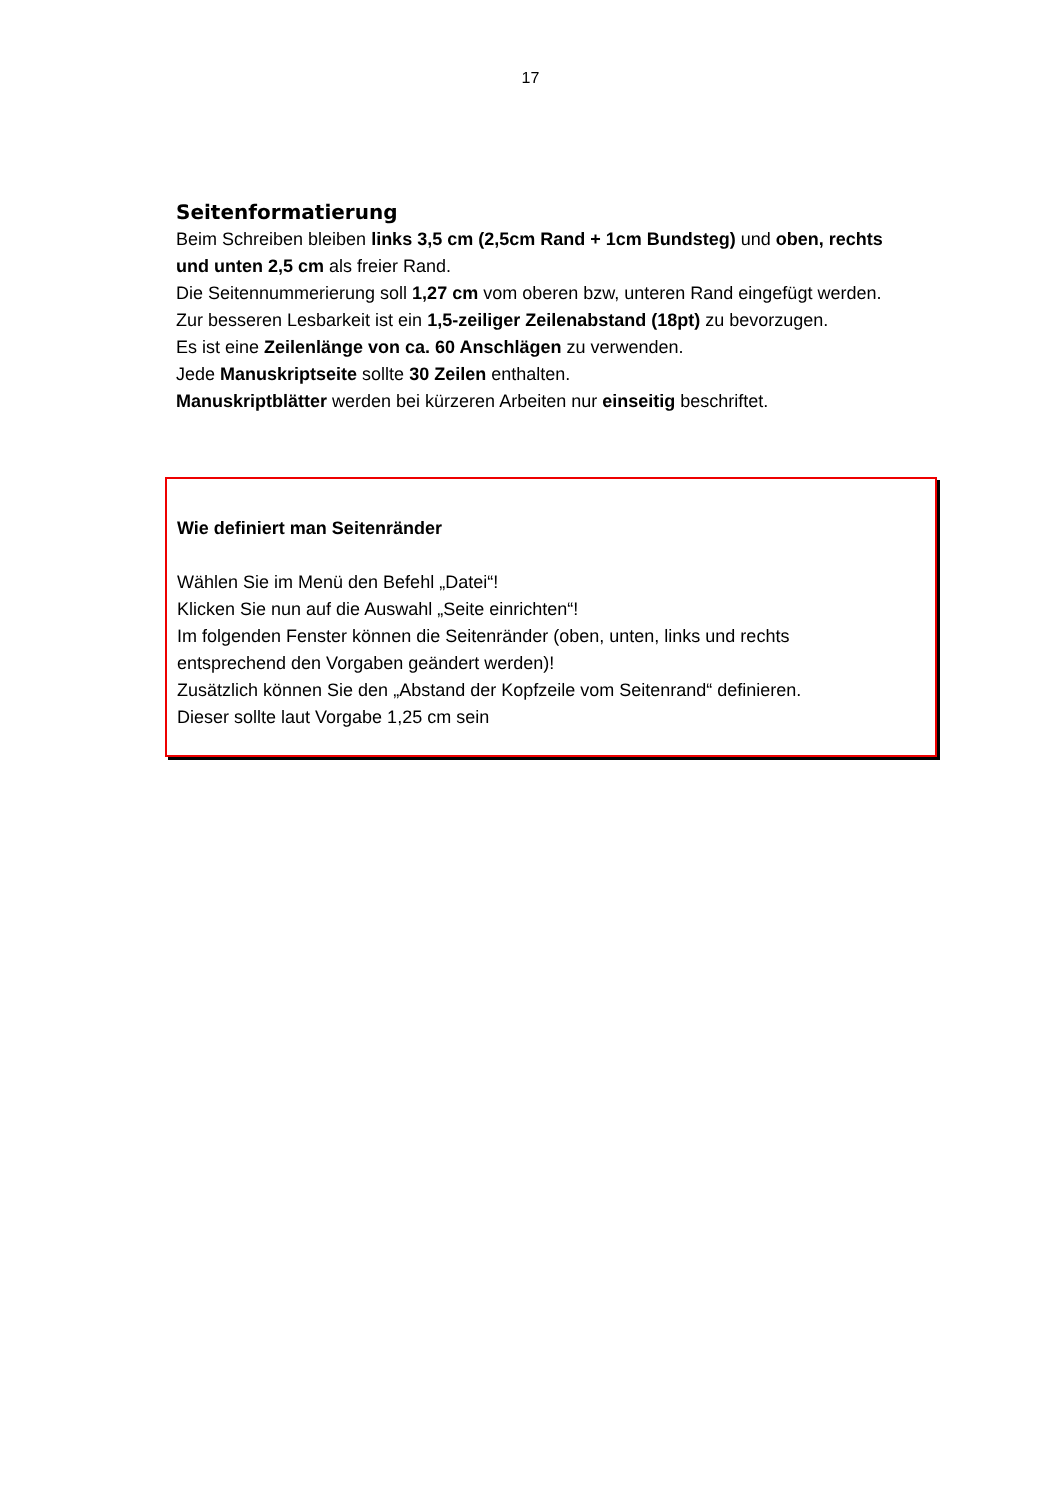17
Seitenformatierung
Beim Schreiben bleiben links 3,5 cm (2,5cm Rand + 1cm Bundsteg) und oben, rechts und unten 2,5 cm als freier Rand.
Die Seitennummerierung soll 1,27 cm vom oberen bzw, unteren Rand eingefügt werden.
Zur besseren Lesbarkeit ist ein 1,5-zeiliger Zeilenabstand (18pt) zu bevorzugen.
Es ist eine Zeilenlänge von ca. 60 Anschlägen zu verwenden.
Jede Manuskriptseite sollte 30 Zeilen enthalten.
Manuskriptblätter werden bei kürzeren Arbeiten nur einseitig beschriftet.
Wie definiert man Seitenränder
Wählen Sie im Menü den Befehl „Datei“!
Klicken Sie nun auf die Auswahl „Seite einrichten“!
Im folgenden Fenster können die Seitenränder (oben, unten, links und rechts
entsprechend den Vorgaben geändert werden)!
Zusätzlich können Sie den „Abstand der Kopfzeile vom Seitenrand“ definieren.
Dieser sollte laut Vorgabe 1,25 cm sein